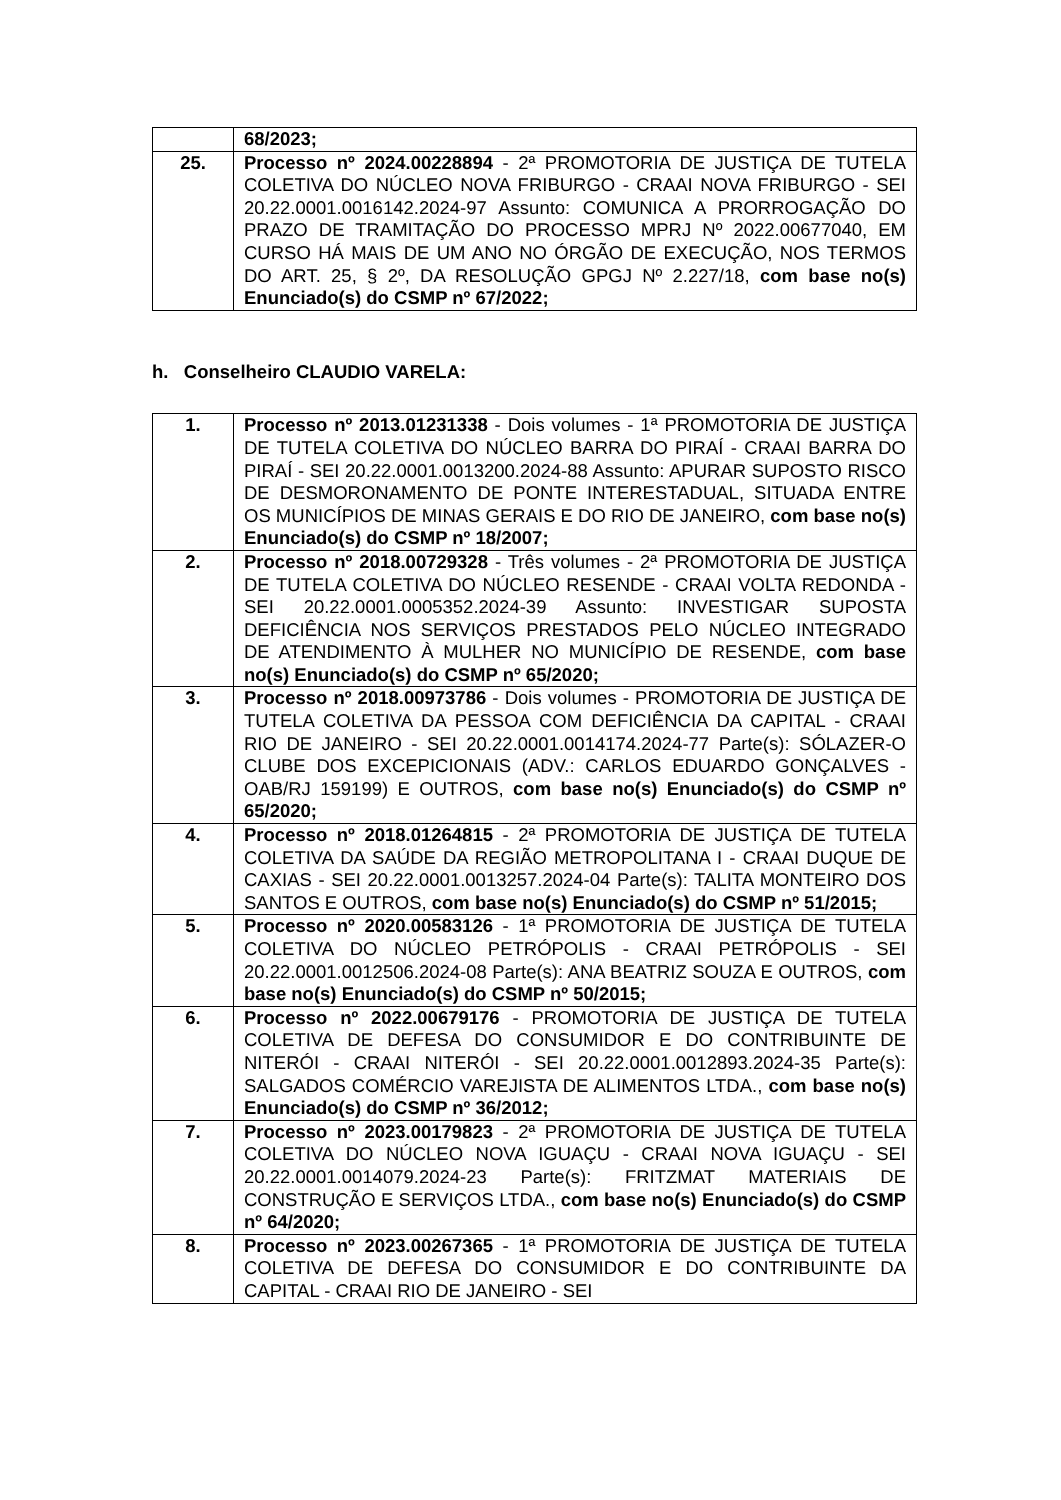| | 68/2023; |
| 25. | Processo nº 2024.00228894 - 2ª PROMOTORIA DE JUSTIÇA DE TUTELA COLETIVA DO NÚCLEO NOVA FRIBURGO - CRAAI NOVA FRIBURGO - SEI 20.22.0001.0016142.2024-97 Assunto: COMUNICA A PRORROGAÇÃO DO PRAZO DE TRAMITAÇÃO DO PROCESSO MPRJ Nº 2022.00677040, EM CURSO HÁ MAIS DE UM ANO NO ÓRGÃO DE EXECUÇÃO, NOS TERMOS DO ART. 25, § 2º, DA RESOLUÇÃO GPGJ Nº 2.227/18, com base no(s) Enunciado(s) do CSMP nº 67/2022; |
h. Conselheiro CLAUDIO VARELA:
| 1. | Processo nº 2013.01231338 - Dois volumes - 1ª PROMOTORIA DE JUSTIÇA DE TUTELA COLETIVA DO NÚCLEO BARRA DO PIRAÍ - CRAAI BARRA DO PIRAÍ - SEI 20.22.0001.0013200.2024-88 Assunto: APURAR SUPOSTO RISCO DE DESMORONAMENTO DE PONTE INTERESTADUAL, SITUADA ENTRE OS MUNICÍPIOS DE MINAS GERAIS E DO RIO DE JANEIRO, com base no(s) Enunciado(s) do CSMP nº 18/2007; |
| 2. | Processo nº 2018.00729328 - Três volumes - 2ª PROMOTORIA DE JUSTIÇA DE TUTELA COLETIVA DO NÚCLEO RESENDE - CRAAI VOLTA REDONDA - SEI 20.22.0001.0005352.2024-39 Assunto: INVESTIGAR SUPOSTA DEFICIÊNCIA NOS SERVIÇOS PRESTADOS PELO NÚCLEO INTEGRADO DE ATENDIMENTO À MULHER NO MUNICÍPIO DE RESENDE, com base no(s) Enunciado(s) do CSMP nº 65/2020; |
| 3. | Processo nº 2018.00973786 - Dois volumes - PROMOTORIA DE JUSTIÇA DE TUTELA COLETIVA DA PESSOA COM DEFICIÊNCIA DA CAPITAL - CRAAI RIO DE JANEIRO - SEI 20.22.0001.0014174.2024-77 Parte(s): SÓLAZER-O CLUBE DOS EXCEPICIONAIS (ADV.: CARLOS EDUARDO GONÇALVES - OAB/RJ 159199) E OUTROS, com base no(s) Enunciado(s) do CSMP nº 65/2020; |
| 4. | Processo nº 2018.01264815 - 2ª PROMOTORIA DE JUSTIÇA DE TUTELA COLETIVA DA SAÚDE DA REGIÃO METROPOLITANA I - CRAAI DUQUE DE CAXIAS - SEI 20.22.0001.0013257.2024-04 Parte(s): TALITA MONTEIRO DOS SANTOS E OUTROS, com base no(s) Enunciado(s) do CSMP nº 51/2015; |
| 5. | Processo nº 2020.00583126 - 1ª PROMOTORIA DE JUSTIÇA DE TUTELA COLETIVA DO NÚCLEO PETRÓPOLIS - CRAAI PETRÓPOLIS - SEI 20.22.0001.0012506.2024-08 Parte(s): ANA BEATRIZ SOUZA E OUTROS, com base no(s) Enunciado(s) do CSMP nº 50/2015; |
| 6. | Processo nº 2022.00679176 - PROMOTORIA DE JUSTIÇA DE TUTELA COLETIVA DE DEFESA DO CONSUMIDOR E DO CONTRIBUINTE DE NITERÓI - CRAAI NITERÓI - SEI 20.22.0001.0012893.2024-35 Parte(s): SALGADOS COMÉRCIO VAREJISTA DE ALIMENTOS LTDA., com base no(s) Enunciado(s) do CSMP nº 36/2012; |
| 7. | Processo nº 2023.00179823 - 2ª PROMOTORIA DE JUSTIÇA DE TUTELA COLETIVA DO NÚCLEO NOVA IGUAÇU - CRAAI NOVA IGUAÇU - SEI 20.22.0001.0014079.2024-23 Parte(s): FRITZMAT MATERIAIS DE CONSTRUÇÃO E SERVIÇOS LTDA., com base no(s) Enunciado(s) do CSMP nº 64/2020; |
| 8. | Processo nº 2023.00267365 - 1ª PROMOTORIA DE JUSTIÇA DE TUTELA COLETIVA DE DEFESA DO CONSUMIDOR E DO CONTRIBUINTE DA CAPITAL - CRAAI RIO DE JANEIRO - SEI |